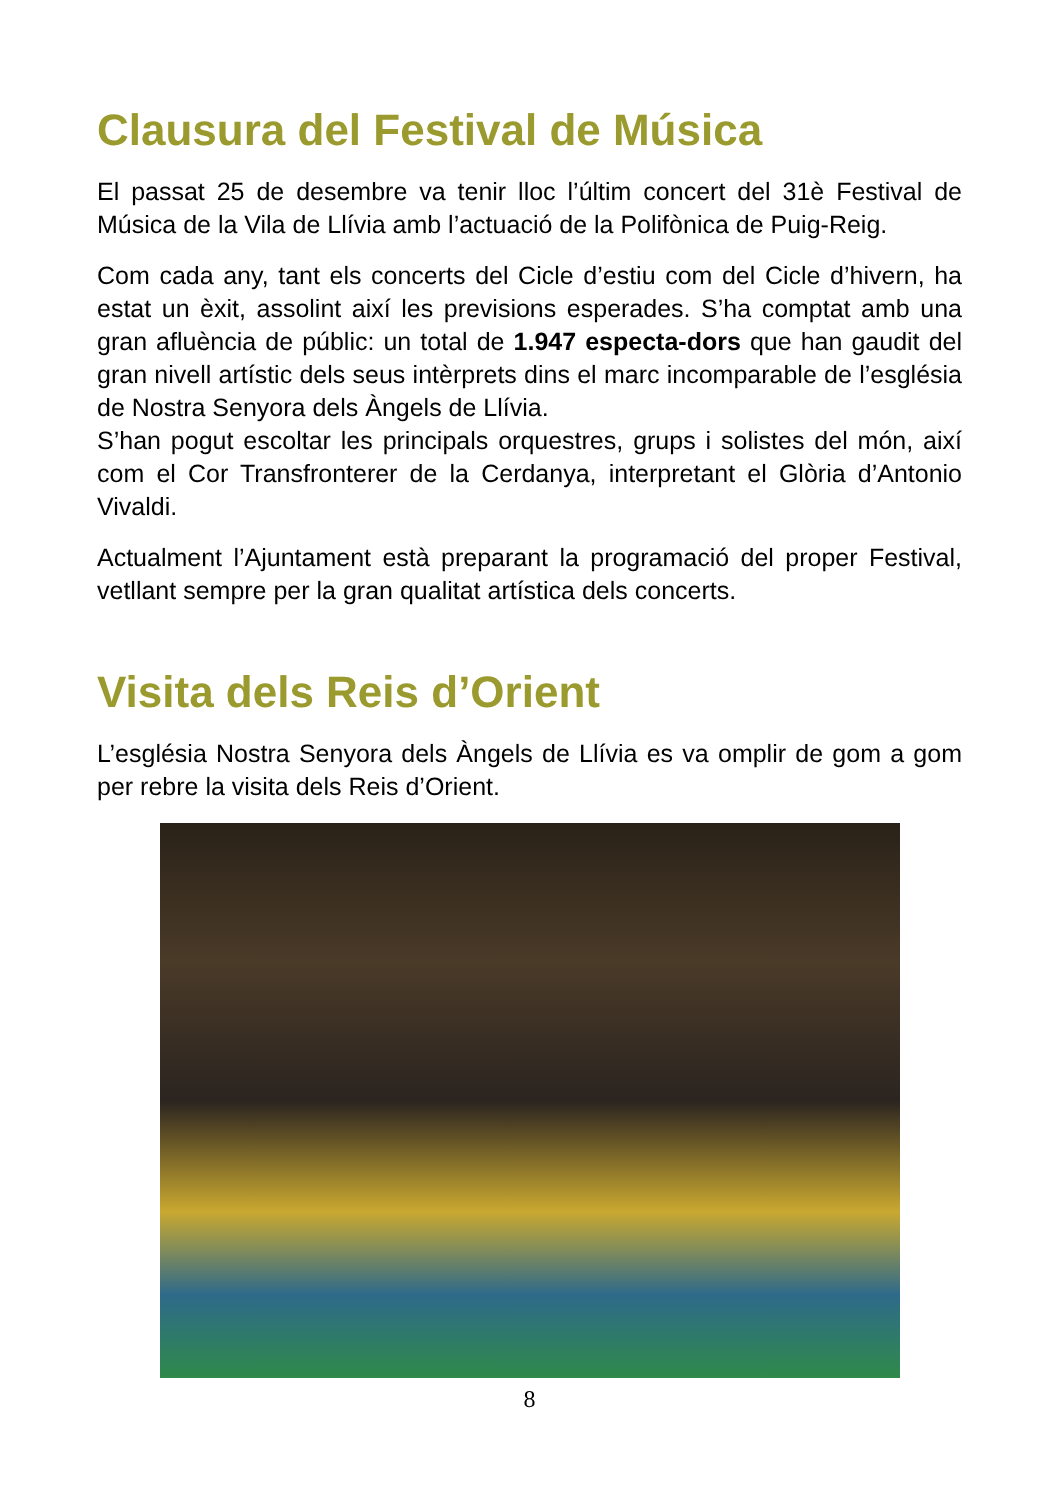Clausura del Festival de Música
El passat 25 de desembre va tenir lloc l’últim concert del 31è Festival de Música de la Vila de Llívia amb l’actuació de la Polifònica de Puig-Reig.
Com cada any, tant els concerts del Cicle d’estiu com del Cicle d’hivern, ha estat un èxit, assolint així les previsions esperades. S’ha comptat amb una gran afluència de públic: un total de 1.947 especta-dors que han gaudit del gran nivell artístic dels seus intèrprets dins el marc incomparable de l’església de Nostra Senyora dels Àngels de Llívia.
S’han pogut escoltar les principals orquestres, grups i solistes del món, així com el Cor Transfronterer de la Cerdanya, interpretant el Glòria d’Antonio Vivaldi.
Actualment l’Ajuntament està preparant la programació del proper Festival, vetllant sempre per la gran qualitat artística dels concerts.
Visita dels Reis d’Orient
L’església Nostra Senyora dels Àngels de Llívia es va omplir de gom a gom per rebre la visita dels Reis d’Orient.
8